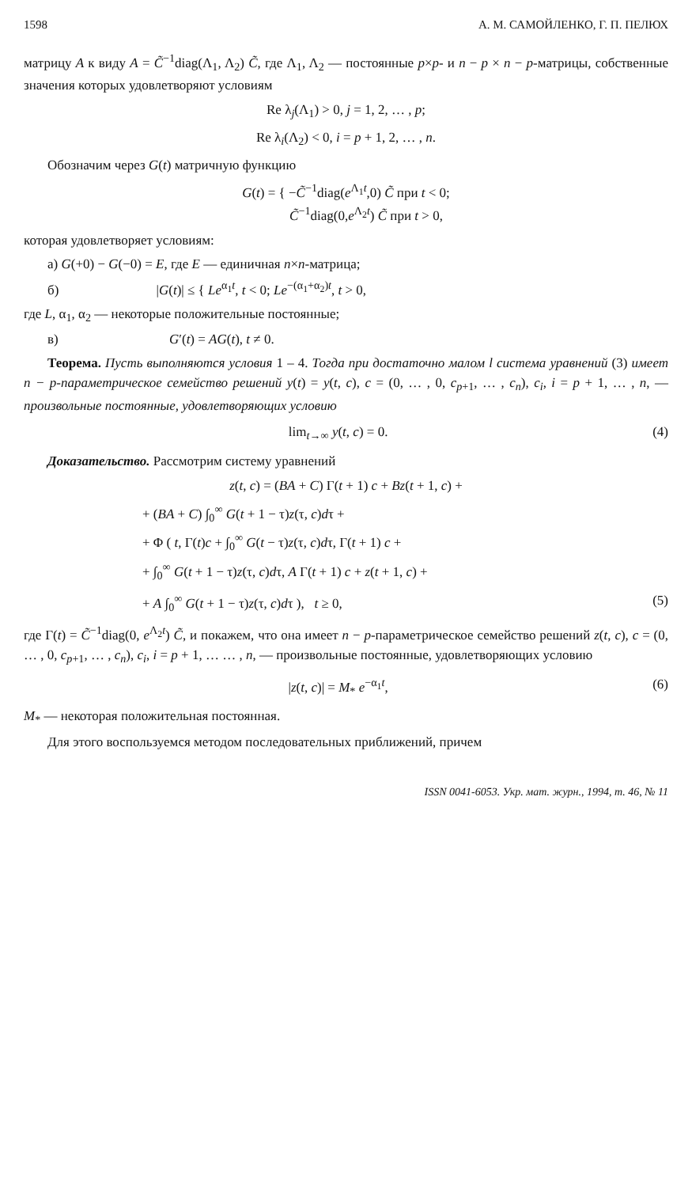1598 А. М. САМОЙЛЕНКО, Г. П. ПЕЛЮХ
матрицу A к виду A = C̃<sup>−1</sup>diag(Λ<sub>1</sub>, Λ<sub>2</sub>) C̃, где Λ<sub>1</sub>, Λ<sub>2</sub> — постоянные p×p- и n − p × n − p-матрицы, собственные значения которых удовлетворяют условиям
Re λ<sub>j</sub>(Λ<sub>1</sub>) > 0, j = 1, 2, … , p;
Re λ<sub>i</sub>(Λ<sub>2</sub>) < 0, i = p + 1, 2, … , n.
Обозначим через G(t) матричную функцию
G(t) = { −C̃<sup>−1</sup>diag(e<sup>Λ<sub>1</sub>t</sup>,0) C̃ при t < 0;
C̃<sup>−1</sup>diag(0,e<sup>Λ<sub>2</sub>t</sup>) C̃ при t > 0,
которая удовлетворяет условиям:
а) G(+0) − G(−0) = E, где E — единичная n×n-матрица;
б) |G(t)| ≤ { Le<sup>α<sub>1</sub>t</sup>, t < 0; Le<sup>−(α<sub>1</sub>+α<sub>2</sub>)t</sup>, t > 0,
где L, α<sub>1</sub>, α<sub>2</sub> — некоторые положительные постоянные;
в) G′(t) = AG(t), t ≠ 0.
Теорема. Пусть выполняются условия 1 – 4. Тогда при достаточно малом l система уравнений (3) имеет n − p-параметрическое семейство решений y(t) = y(t, c), c = (0, … , 0, c<sub>p+1</sub>, … , c<sub>n</sub>), c<sub>i</sub>, i = p + 1, … , n, — произвольные постоянные, удовлетворяющих условию
lim<sub>t→∞</sub> y(t, c) = 0. (4)
Доказательство. Рассмотрим систему уравнений
z(t, c) = (BA + C) Γ(t + 1) c + Bz(t + 1, c) +
+ (BA + C) ∫<sub>0</sub><sup>∞</sup> G(t + 1 − τ)z(τ, c)dτ +
+ Φ ( t, Γ(t)c + ∫<sub>0</sub><sup>∞</sup> G(t − τ)z(τ, c)dτ, Γ(t + 1) c +
+ ∫<sub>0</sub><sup>∞</sup> G(t + 1 − τ)z(τ, c)dτ, A Γ(t + 1) c + z(t + 1, c) +
+ A ∫<sub>0</sub><sup>∞</sup> G(t + 1 − τ)z(τ, c)dτ ), t ≥ 0, (5)
где Γ(t) = C̃<sup>−1</sup>diag(0, e<sup>Λ<sub>2</sub>t</sup>) C̃, и покажем, что она имеет n − p-параметрическое семейство решений z(t, c), c = (0, … , 0, c<sub>p+1</sub>, … , c<sub>n</sub>), c<sub>i</sub>, i = p + 1, … … , n, — произвольные постоянные, удовлетворяющих условию
|z(t, c)| = M<sub>*</sub> e<sup>−α<sub>1</sub>t</sup>, (6)
M<sub>*</sub> — некоторая положительная постоянная.
Для этого воспользуемся методом последовательных приближений, причем
ISSN 0041-6053. Укр. мат. журн., 1994, т. 46, № 11